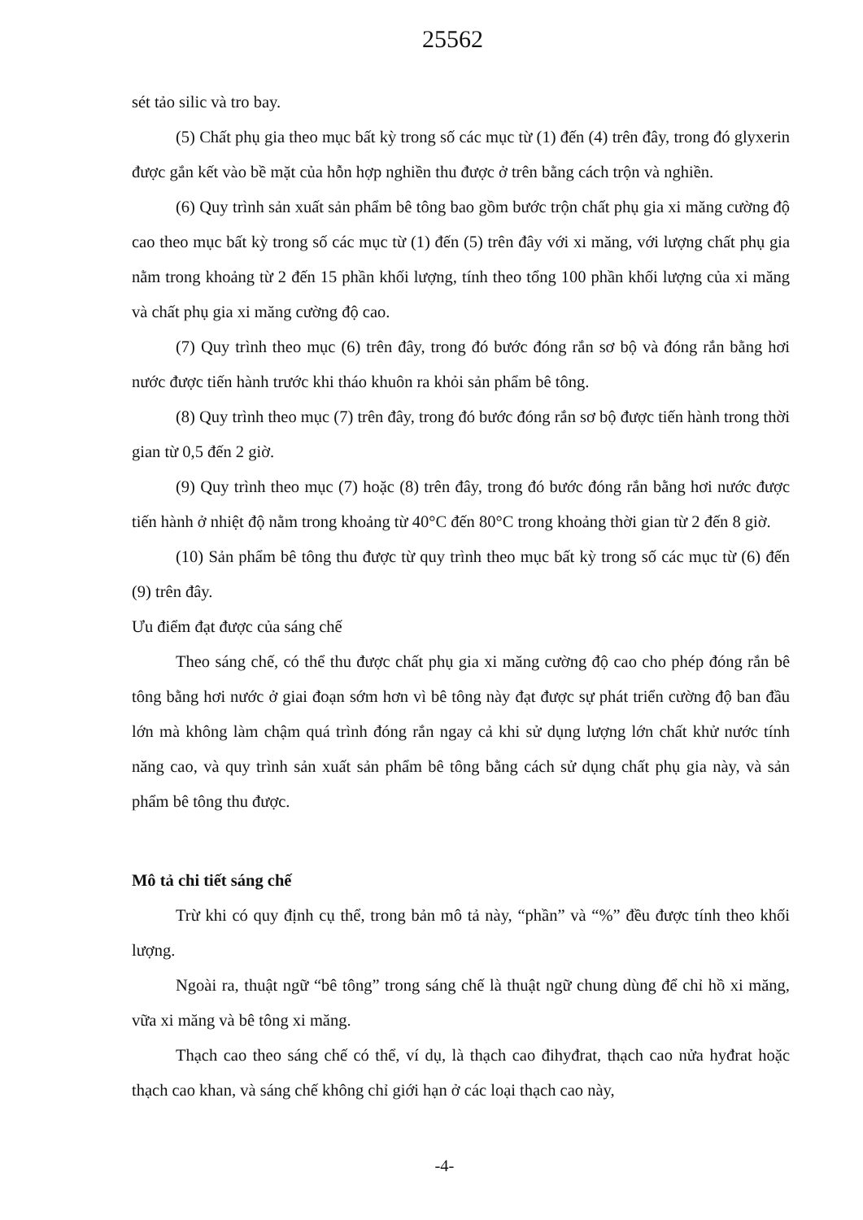25562
sét tảo silic và tro bay.
(5) Chất phụ gia theo mục bất kỳ trong số các mục từ (1) đến (4) trên đây, trong đó glyxerin được gắn kết vào bề mặt của hỗn hợp nghiền thu được ở trên bằng cách trộn và nghiền.
(6) Quy trình sản xuất sản phẩm bê tông bao gồm bước trộn chất phụ gia xi măng cường độ cao theo mục bất kỳ trong số các mục từ (1) đến (5) trên đây với xi măng, với lượng chất phụ gia nằm trong khoảng từ 2 đến 15 phần khối lượng, tính theo tổng 100 phần khối lượng của xi măng và chất phụ gia xi măng cường độ cao.
(7) Quy trình theo mục (6) trên đây, trong đó bước đóng rắn sơ bộ và đóng rắn bằng hơi nước được tiến hành trước khi tháo khuôn ra khỏi sản phẩm bê tông.
(8) Quy trình theo mục (7) trên đây, trong đó bước đóng rắn sơ bộ được tiến hành trong thời gian từ 0,5 đến 2 giờ.
(9) Quy trình theo mục (7) hoặc (8) trên đây, trong đó bước đóng rắn bằng hơi nước được tiến hành ở nhiệt độ nằm trong khoảng từ 40°C đến 80°C trong khoảng thời gian từ 2 đến 8 giờ.
(10) Sản phẩm bê tông thu được từ quy trình theo mục bất kỳ trong số các mục từ (6) đến (9) trên đây.
Ưu điểm đạt được của sáng chế
Theo sáng chế, có thể thu được chất phụ gia xi măng cường độ cao cho phép đóng rắn bê tông bằng hơi nước ở giai đoạn sớm hơn vì bê tông này đạt được sự phát triển cường độ ban đầu lớn mà không làm chậm quá trình đóng rắn ngay cả khi sử dụng lượng lớn chất khử nước tính năng cao, và quy trình sản xuất sản phẩm bê tông bằng cách sử dụng chất phụ gia này, và sản phẩm bê tông thu được.
Mô tả chi tiết sáng chế
Trừ khi có quy định cụ thể, trong bản mô tả này, “phần” và “%” đều được tính theo khối lượng.
Ngoài ra, thuật ngữ “bê tông” trong sáng chế là thuật ngữ chung dùng để chỉ hồ xi măng, vữa xi măng và bê tông xi măng.
Thạch cao theo sáng chế có thể, ví dụ, là thạch cao đihyđrat, thạch cao nửa hyđrat hoặc thạch cao khan, và sáng chế không chỉ giới hạn ở các loại thạch cao này,
-4-